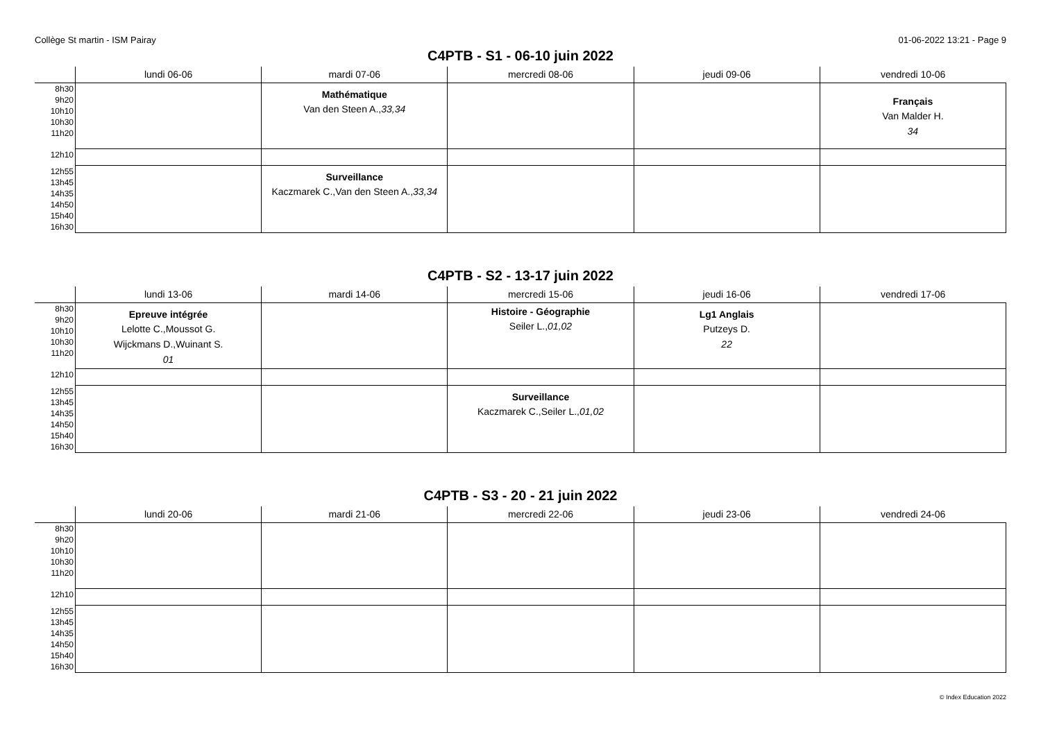Collège St martin - ISM Pairay 01-06-2022 13:21 - Page 9
C4PTB - S1 - 06-10 juin 2022
| | lundi 06-06 | mardi 07-06 | mercredi 08-06 | jeudi 09-06 | vendredi 10-06 |
| --- | --- | --- | --- | --- | --- |
| 8h30 9h20 10h10 10h30 11h20 | | Mathématique Van den Steen A., 33,34 | | | Français Van Malder H. 34 |
| 12h10 | | | | | |
| 12h55 13h45 14h35 14h50 15h40 16h30 | | Surveillance Kaczmarek C.,Van den Steen A., 33,34 | | | |
C4PTB - S2 - 13-17 juin 2022
| | lundi 13-06 | mardi 14-06 | mercredi 15-06 | jeudi 16-06 | vendredi 17-06 |
| --- | --- | --- | --- | --- | --- |
| 8h30 9h20 10h10 10h30 11h20 | Epreuve intégrée Lelotte C.,Moussot G. Wijckmans D.,Wuinant S. 01 | | Histoire - Géographie Seiler L., 01,02 | Lg1 Anglais Putzeys D. 22 | |
| 12h10 | | | | | |
| 12h55 13h45 14h35 14h50 15h40 16h30 | | | Surveillance Kaczmarek C.,Seiler L., 01,02 | | |
C4PTB - S3 - 20 - 21 juin 2022
| | lundi 20-06 | mardi 21-06 | mercredi 22-06 | jeudi 23-06 | vendredi 24-06 |
| --- | --- | --- | --- | --- | --- |
| 8h30 9h20 10h10 10h30 11h20 | | | | | |
| 12h10 | | | | | |
| 12h55 13h45 14h35 14h50 15h40 16h30 | | | | | |
© Index Education 2022